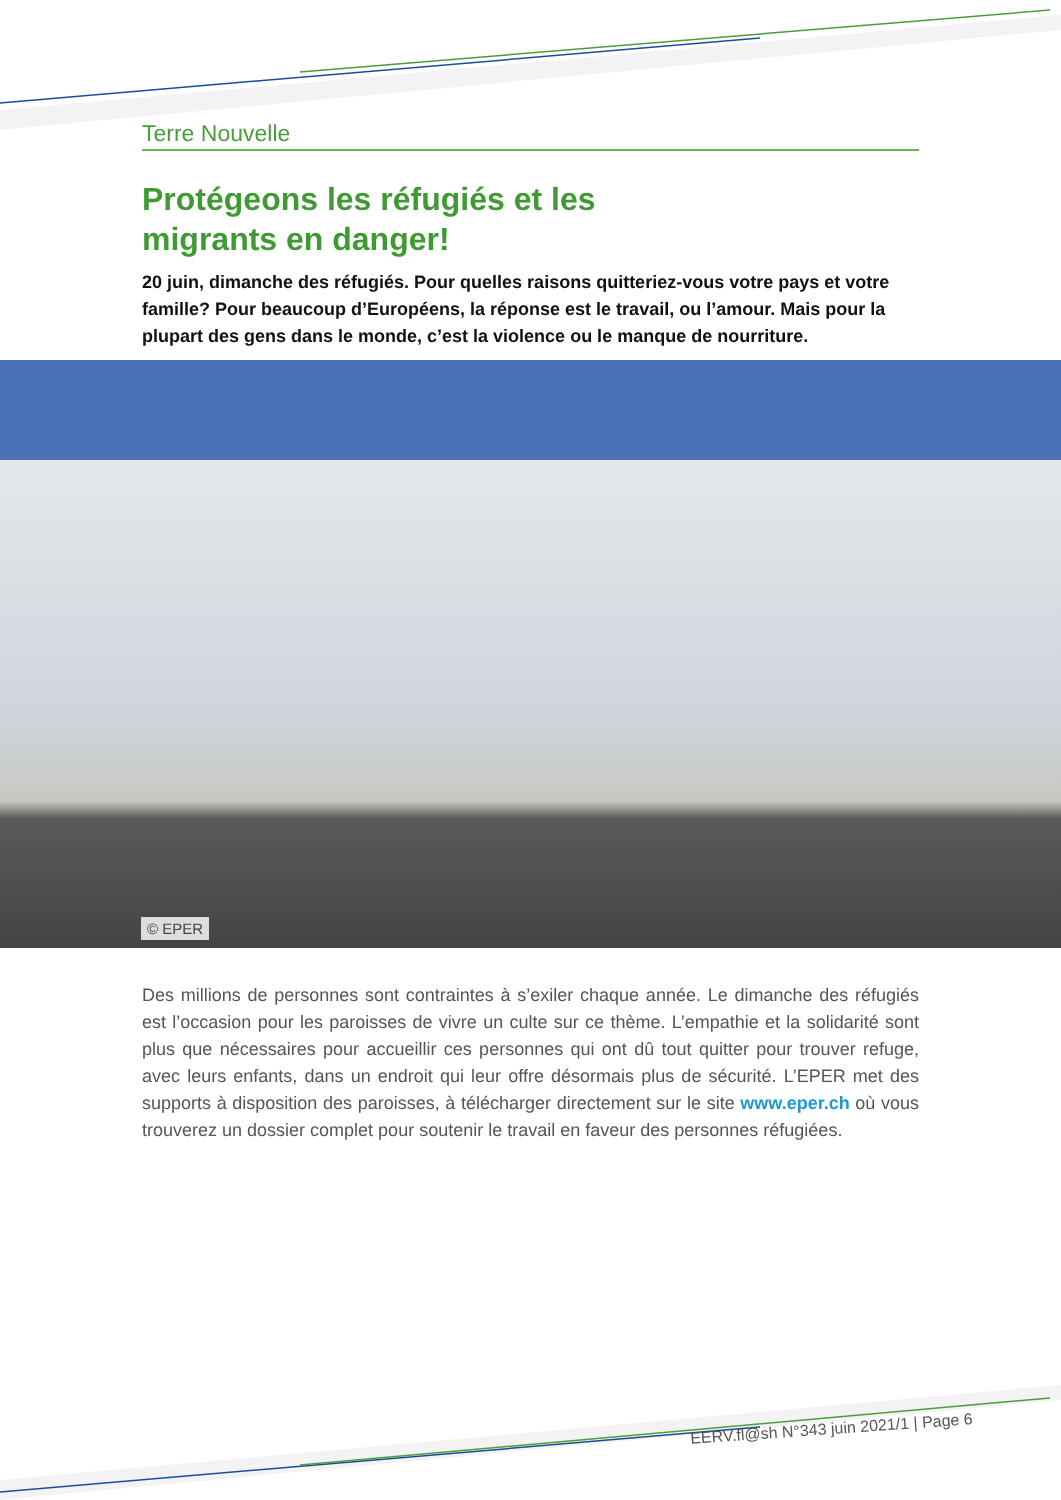Terre Nouvelle
Protégeons les réfugiés et les
migrants en danger!
20 juin, dimanche des réfugiés. Pour quelles raisons quitteriez-vous votre pays et votre famille? Pour beaucoup d’Européens, la réponse est le travail, ou l’amour. Mais pour la plupart des gens dans le monde, c’est la violence ou le manque de nourriture.
© EPER
Des millions de personnes sont contraintes à s’exiler chaque année. Le dimanche des réfugiés est l’occasion pour les paroisses de vivre un culte sur ce thème. L’empathie et la solidarité sont plus que nécessaires pour accueillir ces personnes qui ont dû tout quitter pour trouver refuge, avec leurs enfants, dans un endroit qui leur offre désormais plus de sécurité. L’EPER met des supports à disposition des paroisses, à télécharger directement sur le site www.eper.ch où vous trouverez un dossier complet pour soutenir le travail en faveur des personnes réfugiées.
EERV.fl@sh N°343 juin 2021/1 | Page 6